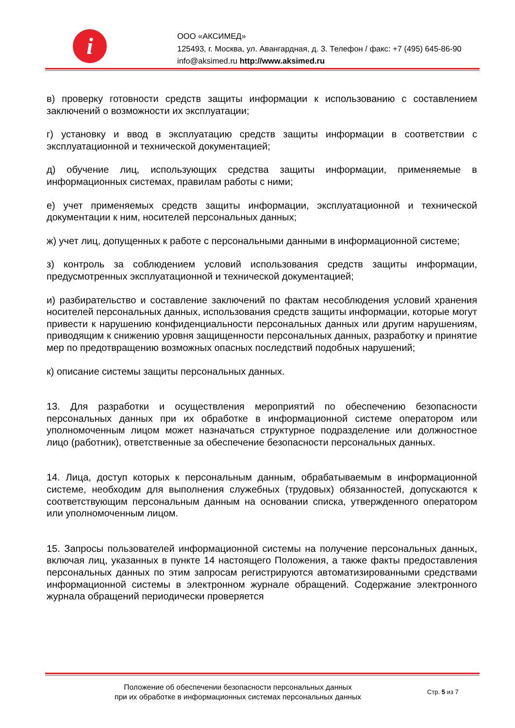i
ООО «АКСИМЕД»
125493, г. Москва, ул. Авангардная, д. 3. Телефон / факс: +7 (495) 645-86-90
info@aksimed.ru http://www.aksimed.ru
в) проверку готовности средств защиты информации к использованию с составлением заключений о возможности их эксплуатации;
г) установку и ввод в эксплуатацию средств защиты информации в соответствии с эксплуатационной и технической документацией;
д) обучение лиц, использующих средства защиты информации, применяемые в информационных системах, правилам работы с ними;
е) учет применяемых средств защиты информации, эксплуатационной и технической документации к ним, носителей персональных данных;
ж) учет лиц, допущенных к работе с персональными данными в информационной системе;
з) контроль за соблюдением условий использования средств защиты информации, предусмотренных эксплуатационной и технической документацией;
и) разбирательство и составление заключений по фактам несоблюдения условий хранения носителей персональных данных, использования средств защиты информации, которые могут привести к нарушению конфиденциальности персональных данных или другим нарушениям, приводящим к снижению уровня защищенности персональных данных, разработку и принятие мер по предотвращению возможных опасных последствий подобных нарушений;
к) описание системы защиты персональных данных.
13. Для разработки и осуществления мероприятий по обеспечению безопасности персональных данных при их обработке в информационной системе оператором или уполномоченным лицом может назначаться структурное подразделение или должностное лицо (работник), ответственные за обеспечение безопасности персональных данных.
14. Лица, доступ которых к персональным данным, обрабатываемым в информационной системе, необходим для выполнения служебных (трудовых) обязанностей, допускаются к соответствующим персональным данным на основании списка, утвержденного оператором или уполномоченным лицом.
15. Запросы пользователей информационной системы на получение персональных данных, включая лиц, указанных в пункте 14 настоящего Положения, а также факты предоставления персональных данных по этим запросам регистрируются автоматизированными средствами информационной системы в электронном журнале обращений. Содержание электронного журнала обращений периодически проверяется
Положение об обеспечении безопасности персональных данных
при их обработке в информационных системах персональных данных
Стр. 5 из 7